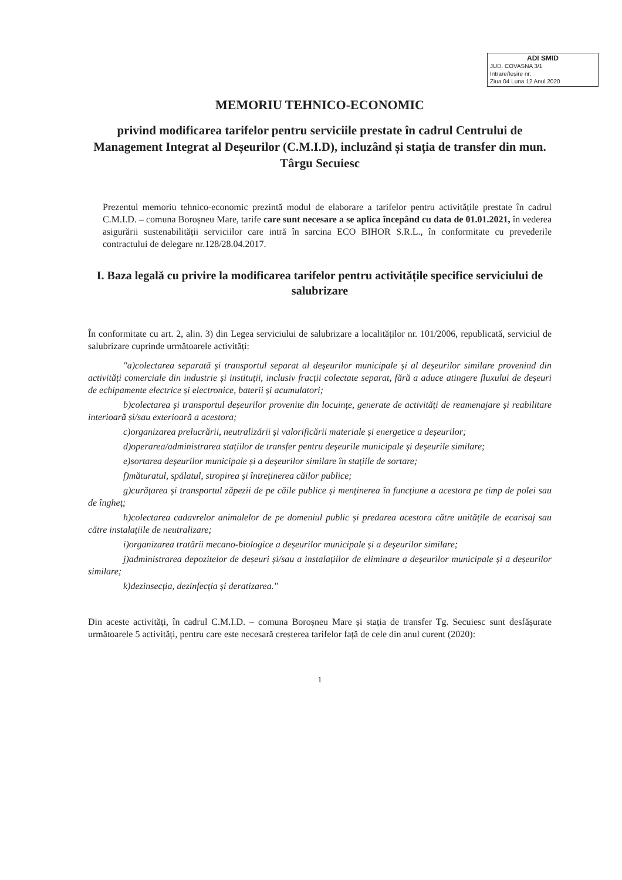ADI SMID
JUD. COVASNA 3/1
Intrare/Ieșire nr.
Ziua 04 Luna 12 Anul 2020
MEMORIU TEHNICO-ECONOMIC
privind modificarea tarifelor pentru serviciile prestate în cadrul Centrului de Management Integrat al Deșeurilor (C.M.I.D), incluzând și stația de transfer din mun. Târgu Secuiesc
Prezentul memoriu tehnico-economic prezintă modul de elaborare a tarifelor pentru activitățile prestate în cadrul C.M.I.D. – comuna Boroșneu Mare, tarife care sunt necesare a se aplica începând cu data de 01.01.2021, în vederea asigurării sustenabilității serviciilor care intră în sarcina ECO BIHOR S.R.L., în conformitate cu prevederile contractului de delegare nr.128/28.04.2017.
I. Baza legală cu privire la modificarea tarifelor pentru activitățile specifice serviciului de salubrizare
În conformitate cu art. 2, alin. 3) din Legea serviciului de salubrizare a localităților nr. 101/2006, republicată, serviciul de salubrizare cuprinde următoarele activități:
"a)colectarea separată și transportul separat al deșeurilor municipale și al deșeurilor similare provenind din activități comerciale din industrie și instituții, inclusiv fracții colectate separat, fără a aduce atingere fluxului de deșeuri de echipamente electrice și electronice, baterii și acumulatori;
b)colectarea și transportul deșeurilor provenite din locuințe, generate de activități de reamenajare și reabilitare interioară și/sau exterioară a acestora;
c)organizarea prelucrării, neutralizării și valorificării materiale și energetice a deșeurilor;
d)operarea/administrarea stațiilor de transfer pentru deșeurile municipale și deșeurile similare;
e)sortarea deșeurilor municipale și a deșeurilor similare în stațiile de sortare;
f)măturatul, spălatul, stropirea și întreținerea căilor publice;
g)curățarea și transportul zăpezii de pe căile publice și menținerea în funcțiune a acestora pe timp de polei sau de îngheț;
h)colectarea cadavrelor animalelor de pe domeniul public și predarea acestora către unitățile de ecarisaj sau către instalațiile de neutralizare;
i)organizarea tratării mecano-biologice a deșeurilor municipale și a deșeurilor similare;
j)administrarea depozitelor de deșeuri și/sau a instalațiilor de eliminare a deșeurilor municipale și a deșeurilor similare;
k)dezinsecția, dezinfecția și deratizarea."
Din aceste activități, în cadrul C.M.I.D. – comuna Boroșneu Mare și stația de transfer Tg. Secuiesc sunt desfășurate următoarele 5 activități, pentru care este necesară creșterea tarifelor față de cele din anul curent (2020):
1